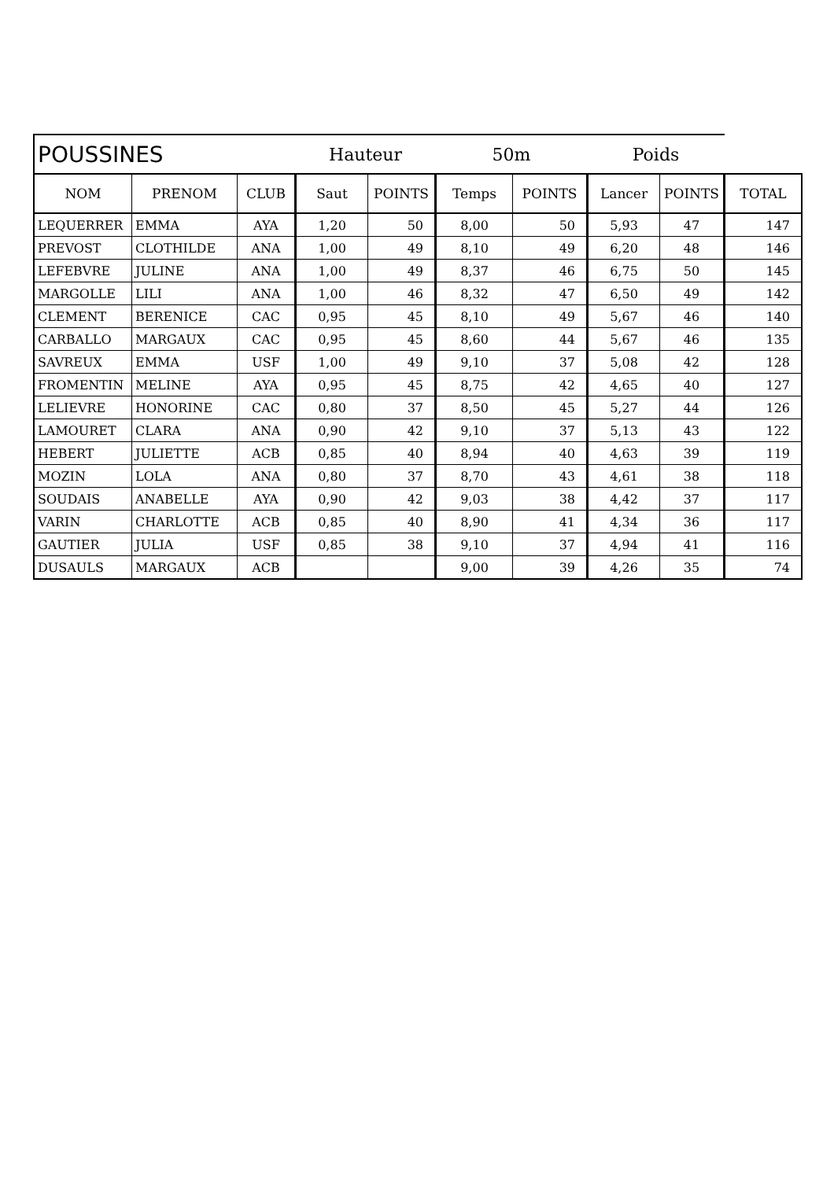| POUSSINES | | | Hauteur | | 50m | | Poids | | |
| --- | --- | --- | --- | --- | --- | --- | --- | --- | --- |
| NOM | PRENOM | CLUB | Saut | POINTS | Temps | POINTS | Lancer | POINTS | TOTAL |
| LEQUERRER | EMMA | AYA | 1,20 | 50 | 8,00 | 50 | 5,93 | 47 | 147 |
| PREVOST | CLOTHILDE | ANA | 1,00 | 49 | 8,10 | 49 | 6,20 | 48 | 146 |
| LEFEBVRE | JULINE | ANA | 1,00 | 49 | 8,37 | 46 | 6,75 | 50 | 145 |
| MARGOLLE | LILI | ANA | 1,00 | 46 | 8,32 | 47 | 6,50 | 49 | 142 |
| CLEMENT | BERENICE | CAC | 0,95 | 45 | 8,10 | 49 | 5,67 | 46 | 140 |
| CARBALLO | MARGAUX | CAC | 0,95 | 45 | 8,60 | 44 | 5,67 | 46 | 135 |
| SAVREUX | EMMA | USF | 1,00 | 49 | 9,10 | 37 | 5,08 | 42 | 128 |
| FROMENTIN | MELINE | AYA | 0,95 | 45 | 8,75 | 42 | 4,65 | 40 | 127 |
| LELIEVRE | HONORINE | CAC | 0,80 | 37 | 8,50 | 45 | 5,27 | 44 | 126 |
| LAMOURET | CLARA | ANA | 0,90 | 42 | 9,10 | 37 | 5,13 | 43 | 122 |
| HEBERT | JULIETTE | ACB | 0,85 | 40 | 8,94 | 40 | 4,63 | 39 | 119 |
| MOZIN | LOLA | ANA | 0,80 | 37 | 8,70 | 43 | 4,61 | 38 | 118 |
| SOUDAIS | ANABELLE | AYA | 0,90 | 42 | 9,03 | 38 | 4,42 | 37 | 117 |
| VARIN | CHARLOTTE | ACB | 0,85 | 40 | 8,90 | 41 | 4,34 | 36 | 117 |
| GAUTIER | JULIA | USF | 0,85 | 38 | 9,10 | 37 | 4,94 | 41 | 116 |
| DUSAULS | MARGAUX | ACB | | | 9,00 | 39 | 4,26 | 35 | 74 |